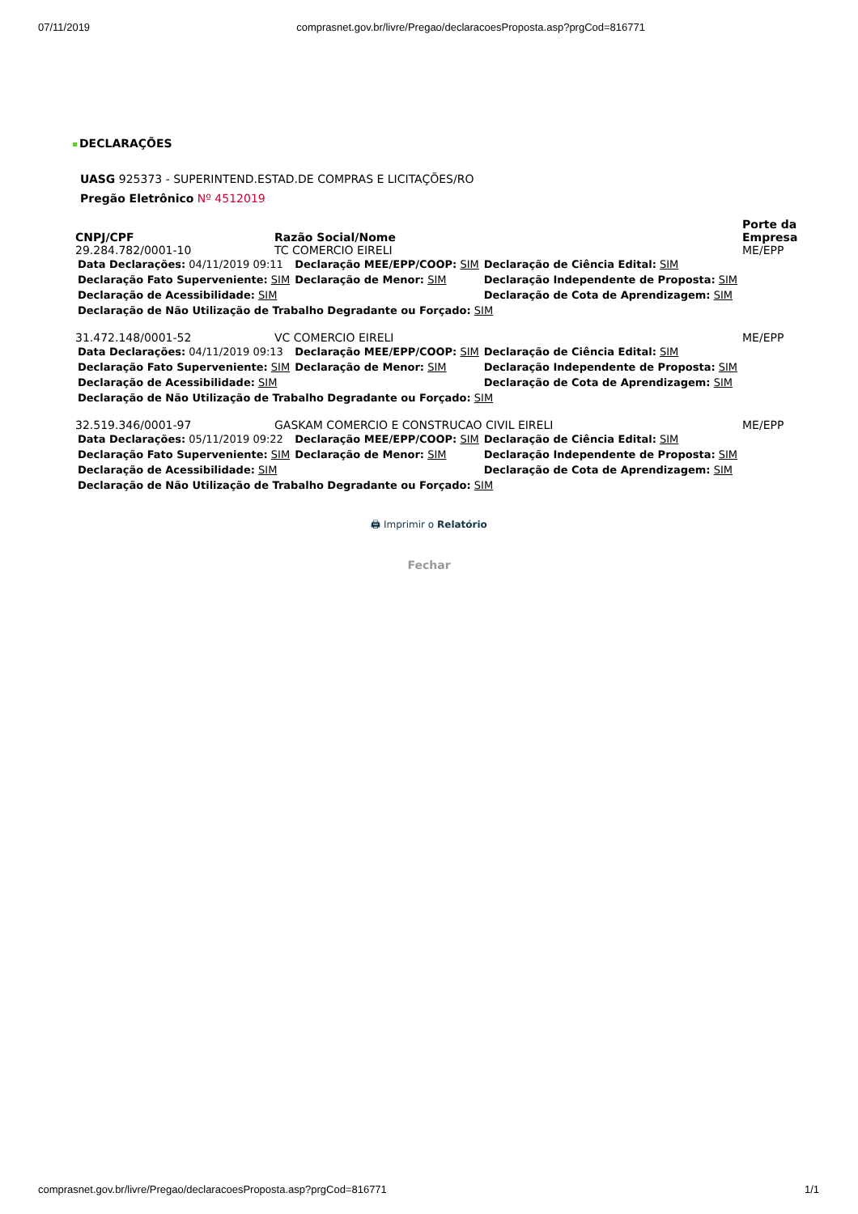07/11/2019 comprasnet.gov.br/livre/Pregao/declaracoesProposta.asp?prgCod=816771
DECLARAÇÕES
UASG 925373 - SUPERINTEND.ESTAD.DE COMPRAS E LICITAÇÕES/RO
Pregão Eletrônico Nº 4512019
| CNPJ/CPF | Razão Social/Nome | Porte da Empresa |
| --- | --- | --- |
| 29.284.782/0001-10 | TC COMERCIO EIRELI | ME/EPP |
| / Data Declarações: 04/11/2019 09:11 / Declaração MEE/EPP/COOP: SIM / Declaração de Ciência Edital: SIM / / Declaração Fato Superveniente: SIM / Declaração de Menor: SIM / Declaração Independente de Proposta: SIM / / Declaração de Acessibilidade: SIM / / Declaração de Cota de Aprendizagem: SIM / / Declaração de Não Utilização de Trabalho Degradante ou Forçado: SIM / / / | | |
| 31.472.148/0001-52 | VC COMERCIO EIRELI | ME/EPP |
| / Data Declarações: 04/11/2019 09:13 / Declaração MEE/EPP/COOP: SIM / Declaração de Ciência Edital: SIM / / Declaração Fato Superveniente: SIM / Declaração de Menor: SIM / Declaração Independente de Proposta: SIM / / Declaração de Acessibilidade: SIM / / Declaração de Cota de Aprendizagem: SIM / / Declaração de Não Utilização de Trabalho Degradante ou Forçado: SIM / / / | | |
| 32.519.346/0001-97 | GASKAM COMERCIO E CONSTRUCAO CIVIL EIRELI | ME/EPP |
| / Data Declarações: 05/11/2019 09:22 / Declaração MEE/EPP/COOP: SIM / Declaração de Ciência Edital: SIM / / Declaração Fato Superveniente: SIM / Declaração de Menor: SIM / Declaração Independente de Proposta: SIM / / Declaração de Acessibilidade: SIM / / Declaração de Cota de Aprendizagem: SIM / / Declaração de Não Utilização de Trabalho Degradante ou Forçado: SIM / / / | | |
🖨 Imprimir o Relatório
Fechar
comprasnet.gov.br/livre/Pregao/declaracoesProposta.asp?prgCod=816771 1/1